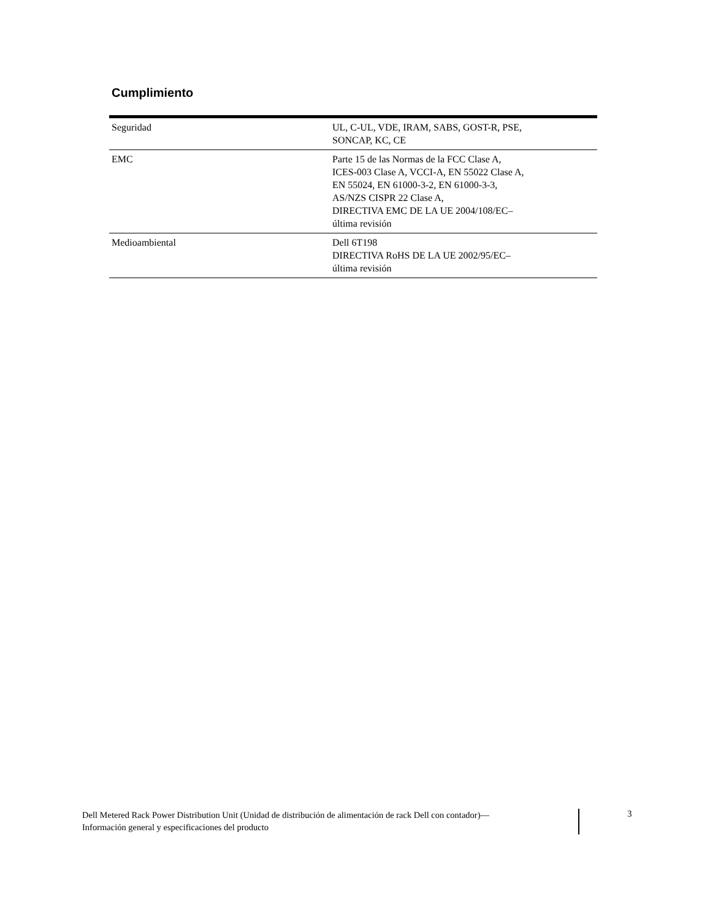Cumplimiento
| Seguridad | UL, C-UL, VDE, IRAM, SABS, GOST-R, PSE, SONCAP, KC, CE |
| EMC | Parte 15 de las Normas de la FCC Clase A, ICES-003 Clase A, VCCI-A, EN 55022 Clase A, EN 55024, EN 61000-3-2, EN 61000-3-3, AS/NZS CISPR 22 Clase A, DIRECTIVA EMC DE LA UE 2004/108/EC– última revisión |
| Medioambiental | Dell 6T198 DIRECTIVA RoHS DE LA UE 2002/95/EC– última revisión |
Dell Metered Rack Power Distribution Unit (Unidad de distribución de alimentación de rack Dell con contador)—
Información general y especificaciones del producto
3